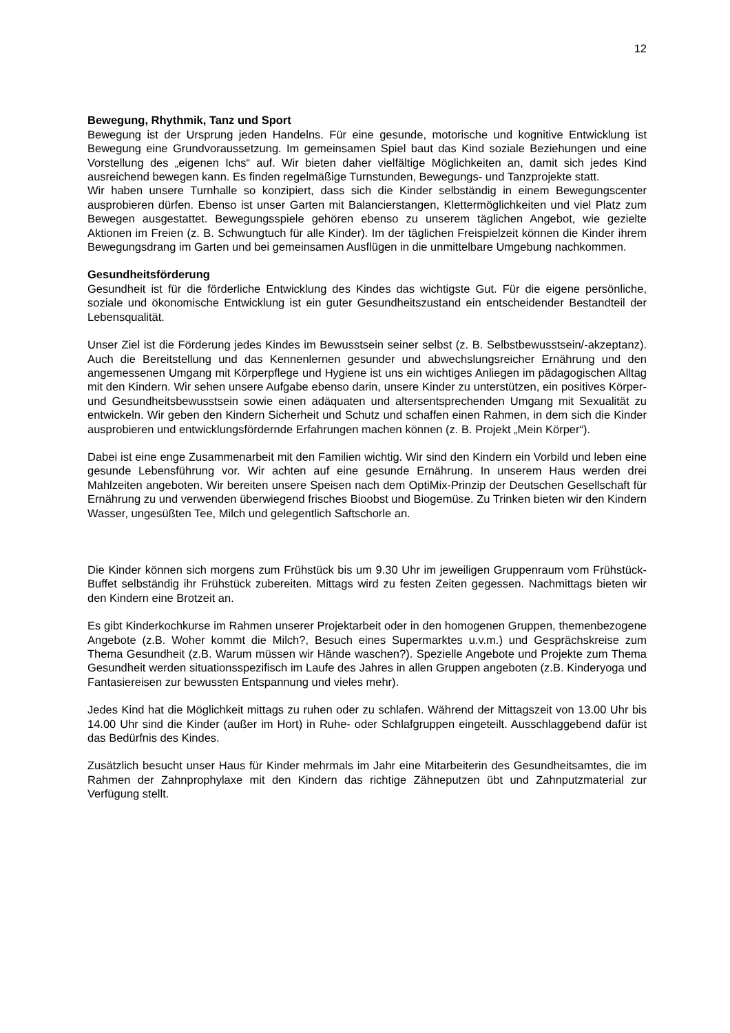12
Bewegung, Rhythmik, Tanz und Sport
Bewegung ist der Ursprung jeden Handelns. Für eine gesunde, motorische und kognitive Entwicklung ist Bewegung eine Grundvoraussetzung. Im gemeinsamen Spiel baut das Kind soziale Beziehungen und eine Vorstellung des „eigenen Ichs“ auf. Wir bieten daher vielfältige Möglichkeiten an, damit sich jedes Kind ausreichend bewegen kann. Es finden regelmäßige Turnstunden, Bewegungs- und Tanzprojekte statt.
Wir haben unsere Turnhalle so konzipiert, dass sich die Kinder selbständig in einem Bewegungscenter ausprobieren dürfen. Ebenso ist unser Garten mit Balancierstangen, Klettermöglichkeiten und viel Platz zum Bewegen ausgestattet. Bewegungsspiele gehören ebenso zu unserem täglichen Angebot, wie gezielte Aktionen im Freien (z. B. Schwungtuch für alle Kinder). Im der täglichen Freispielzeit können die Kinder ihrem Bewegungsdrang im Garten und bei gemeinsamen Ausflügen in die unmittelbare Umgebung nachkommen.
Gesundheitsförderung
Gesundheit ist für die förderliche Entwicklung des Kindes das wichtigste Gut. Für die eigene persönliche, soziale und ökonomische Entwicklung ist ein guter Gesundheitszustand ein entscheidender Bestandteil der Lebensqualität.
Unser Ziel ist die Förderung jedes Kindes im Bewusstsein seiner selbst (z. B. Selbstbewusstsein/-akzeptanz). Auch die Bereitstellung und das Kennenlernen gesunder und abwechslungsreicher Ernährung und den angemessenen Umgang mit Körperpflege und Hygiene ist uns ein wichtiges Anliegen im pädagogischen Alltag mit den Kindern. Wir sehen unsere Aufgabe ebenso darin, unsere Kinder zu unterstützen, ein positives Körper- und Gesundheitsbewusstsein sowie einen adäquaten und altersentsprechenden Umgang mit Sexualität zu entwickeln. Wir geben den Kindern Sicherheit und Schutz und schaffen einen Rahmen, in dem sich die Kinder ausprobieren und entwicklungsfördernde Erfahrungen machen können (z. B. Projekt „Mein Körper“).
Dabei ist eine enge Zusammenarbeit mit den Familien wichtig. Wir sind den Kindern ein Vorbild und leben eine gesunde Lebensführung vor. Wir achten auf eine gesunde Ernährung. In unserem Haus werden drei Mahlzeiten angeboten. Wir bereiten unsere Speisen nach dem OptiMix-Prinzip der Deutschen Gesellschaft für Ernährung zu und verwenden überwiegend frisches Bioobst und Biogemüse. Zu Trinken bieten wir den Kindern Wasser, ungesüßten Tee, Milch und gelegentlich Saftschorle an.
Die Kinder können sich morgens zum Frühstück bis um 9.30 Uhr im jeweiligen Gruppenraum vom Frühstück-Buffet selbständig ihr Frühstück zubereiten. Mittags wird zu festen Zeiten gegessen. Nachmittags bieten wir den Kindern eine Brotzeit an.
Es gibt Kinderkochkurse im Rahmen unserer Projektarbeit oder in den homogenen Gruppen, themenbezogene Angebote (z.B. Woher kommt die Milch?, Besuch eines Supermarktes u.v.m.) und Gesprächskreise zum Thema Gesundheit (z.B. Warum müssen wir Hände waschen?). Spezielle Angebote und Projekte zum Thema Gesundheit werden situationsspezifisch im Laufe des Jahres in allen Gruppen angeboten (z.B. Kinderyoga und Fantasiereisen zur bewussten Entspannung und vieles mehr).
Jedes Kind hat die Möglichkeit mittags zu ruhen oder zu schlafen. Während der Mittagszeit von 13.00 Uhr bis 14.00 Uhr sind die Kinder (außer im Hort) in Ruhe- oder Schlafgruppen eingeteilt. Ausschlaggebend dafür ist das Bedürfnis des Kindes.
Zusätzlich besucht unser Haus für Kinder mehrmals im Jahr eine Mitarbeiterin des Gesundheitsamtes, die im Rahmen der Zahnprophylaxe mit den Kindern das richtige Zähneputzen übt und Zahnputzmaterial zur Verfügung stellt.